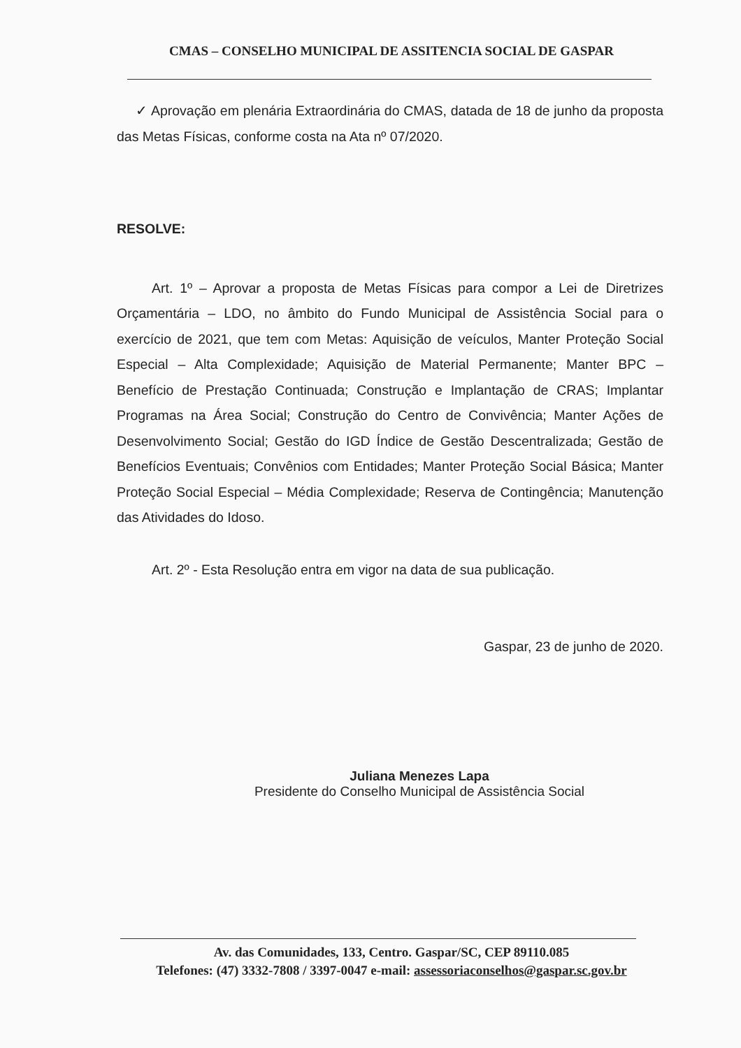CMAS – CONSELHO MUNICIPAL DE ASSITENCIA SOCIAL DE GASPAR
✓ Aprovação em plenária Extraordinária do CMAS, datada de 18 de junho da proposta das Metas Físicas, conforme costa na Ata nº 07/2020.
RESOLVE:
Art. 1º – Aprovar a proposta de Metas Físicas para compor a Lei de Diretrizes Orçamentária – LDO, no âmbito do Fundo Municipal de Assistência Social para o exercício de 2021, que tem com Metas: Aquisição de veículos, Manter Proteção Social Especial – Alta Complexidade; Aquisição de Material Permanente; Manter BPC – Benefício de Prestação Continuada; Construção e Implantação de CRAS; Implantar Programas na Área Social; Construção do Centro de Convivência; Manter Ações de Desenvolvimento Social; Gestão do IGD Índice de Gestão Descentralizada; Gestão de Benefícios Eventuais; Convênios com Entidades; Manter Proteção Social Básica; Manter Proteção Social Especial – Média Complexidade; Reserva de Contingência; Manutenção das Atividades do Idoso.
Art. 2º - Esta Resolução entra em vigor na data de sua publicação.
Gaspar, 23 de junho de 2020.
Juliana Menezes Lapa
Presidente do Conselho Municipal de Assistência Social
Av. das Comunidades, 133, Centro. Gaspar/SC, CEP 89110.085
Telefones: (47) 3332-7808 / 3397-0047 e-mail: assessoriaconselhos@gaspar.sc.gov.br